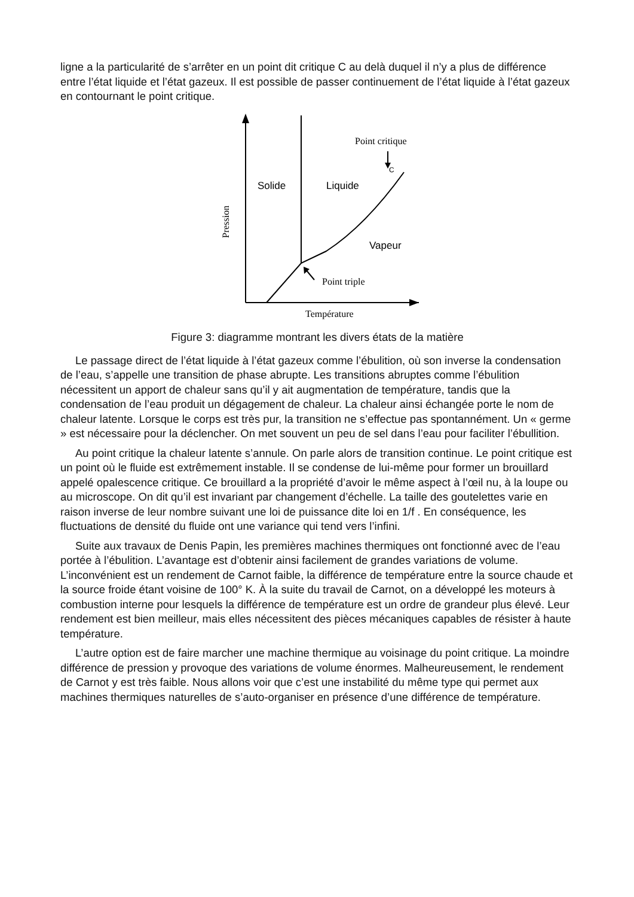ligne a la particularité de s’arrêter en un point dit critique C au delà duquel il n’y a plus de différence entre l’état liquide et l’état gazeux. Il est possible de passer continuement de l’état liquide à l’état gazeux en contournant le point critique.
Point critique
Point triple
Température
Pression
Solide
Liquide
Vapeur
C
Figure 3: diagramme montrant les divers états de la matière
Le passage direct de l’état liquide à l’état gazeux comme l’ébulition, où son inverse la condensation de l’eau, s’appelle une transition de phase abrupte. Les transitions abruptes comme l’ébulition nécessitent un apport de chaleur sans qu’il y ait augmentation de température, tandis que la condensation de l’eau produit un dégagement de chaleur. La chaleur ainsi échangée porte le nom de chaleur latente. Lorsque le corps est très pur, la transition ne s’effectue pas spontannément. Un « germe » est nécessaire pour la déclencher. On met souvent un peu de sel dans l’eau pour faciliter l’ébullition.
Au point critique la chaleur latente s’annule. On parle alors de transition continue. Le point critique est un point où le fluide est extrêmement instable. Il se condense de lui-même pour former un brouillard appelé opalescence critique. Ce brouillard a la propriété d’avoir le même aspect à l’œil nu, à la loupe ou au microscope. On dit qu’il est invariant par changement d’échelle. La taille des goutelettes varie en raison inverse de leur nombre suivant une loi de puissance dite loi en 1/f . En conséquence, les fluctuations de densité du fluide ont une variance qui tend vers l’infini.
Suite aux travaux de Denis Papin, les premières machines thermiques ont fonctionné avec de l’eau portée à l’ébulition. L’avantage est d’obtenir ainsi facilement de grandes variations de volume. L’inconvénient est un rendement de Carnot faible, la différence de température entre la source chaude et la source froide étant voisine de 100° K. À la suite du travail de Carnot, on a développé les moteurs à combustion interne pour lesquels la différence de température est un ordre de grandeur plus élevé. Leur rendement est bien meilleur, mais elles nécessitent des pièces mécaniques capables de résister à haute température.
L’autre option est de faire marcher une machine thermique au voisinage du point critique. La moindre différence de pression y provoque des variations de volume énormes. Malheureusement, le rendement de Carnot y est très faible. Nous allons voir que c’est une instabilité du même type qui permet aux machines thermiques naturelles de s’auto-organiser en présence d’une différence de température.